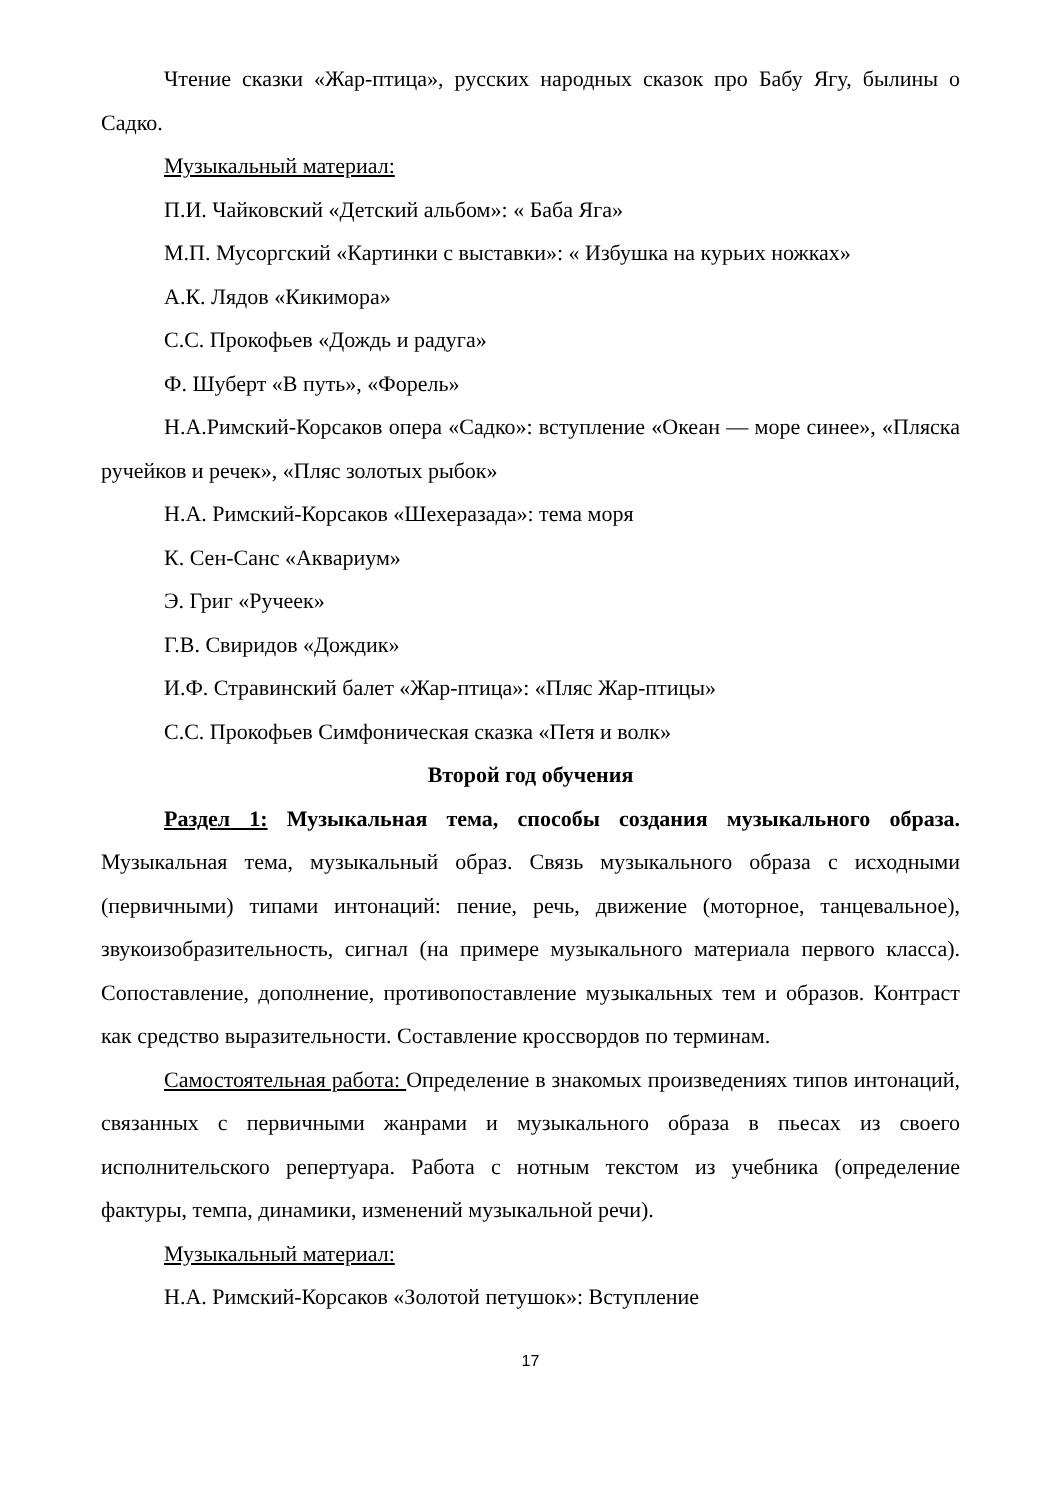Чтение сказки «Жар-птица», русских народных сказок про Бабу Ягу, былины о Садко.
Музыкальный материал:
П.И. Чайковский «Детский альбом»: « Баба Яга»
М.П. Мусоргский «Картинки с выставки»: « Избушка на курьих ножках»
А.К. Лядов «Кикимора»
С.С. Прокофьев «Дождь и радуга»
Ф. Шуберт «В путь», «Форель»
Н.А.Римский-Корсаков опера «Садко»: вступление «Океан — море синее», «Пляска ручейков и речек», «Пляс золотых рыбок»
Н.А. Римский-Корсаков «Шехеразада»: тема моря
К. Сен-Санс «Аквариум»
Э. Григ «Ручеек»
Г.В. Свиридов «Дождик»
И.Ф. Стравинский балет «Жар-птица»: «Пляс Жар-птицы»
С.С. Прокофьев Симфоническая сказка «Петя и волк»
Второй год обучения
Раздел 1: Музыкальная тема, способы создания музыкального образа. Музыкальная тема, музыкальный образ. Связь музыкального образа с исходными (первичными) типами интонаций: пение, речь, движение (моторное, танцевальное), звукоизобразительность, сигнал (на примере музыкального материала первого класса). Сопоставление, дополнение, противопоставление музыкальных тем и образов. Контраст как средство выразительности. Составление кроссвордов по терминам.
Самостоятельная работа: Определение в знакомых произведениях типов интонаций, связанных с первичными жанрами и музыкального образа в пьесах из своего исполнительского репертуара. Работа с нотным текстом из учебника (определение фактуры, темпа, динамики, изменений музыкальной речи).
Музыкальный материал:
Н.А. Римский-Корсаков «Золотой петушок»: Вступление
17